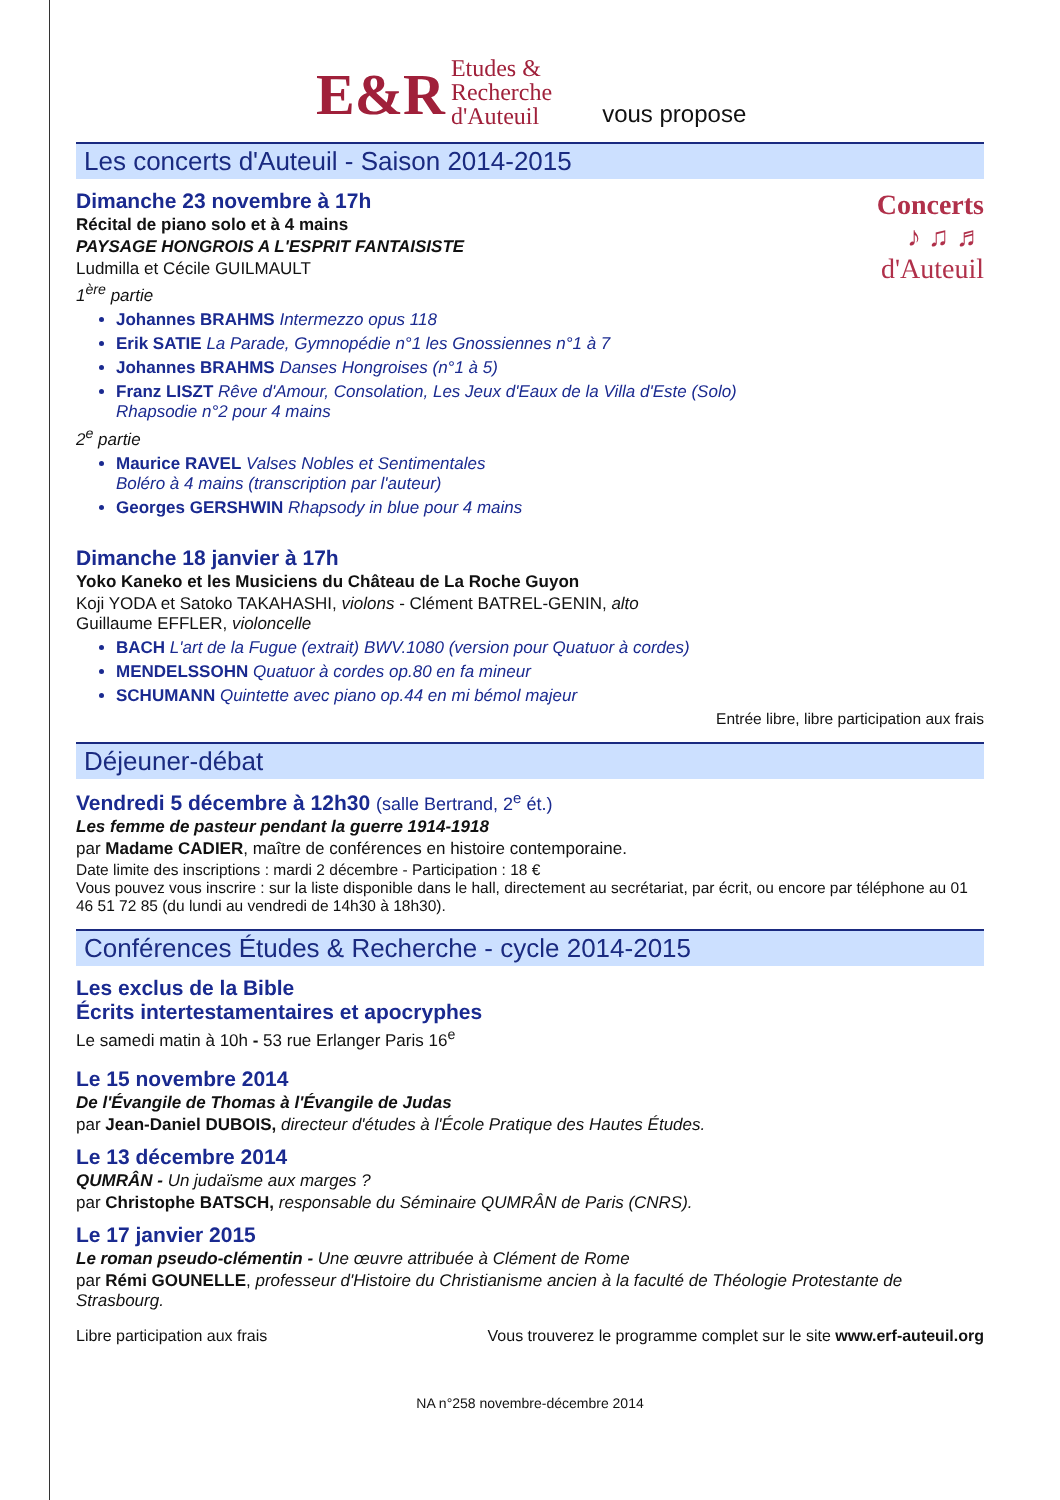E&R Etudes &
Recherche
d'Auteuil vous propose
Les concerts d'Auteuil - Saison 2014-2015
Concerts
♪ ♫ ♬
d'Auteuil
Dimanche 23 novembre à 17h
Récital de piano solo et à 4 mains
PAYSAGE HONGROIS A L'ESPRIT FANTAISISTE
Ludmilla et Cécile GUILMAULT
1<sup>ère</sup> partie
Johannes BRAHMS Intermezzo opus 118
Erik SATIE La Parade, Gymnopédie n°1 les Gnossiennes n°1 à 7
Johannes BRAHMS Danses Hongroises (n°1 à 5)
Franz LISZT Rêve d'Amour, Consolation, Les Jeux d'Eaux de la Villa d'Este (Solo)
Rhapsodie n°2 pour 4 mains
2<sup>e</sup> partie
Maurice RAVEL Valses Nobles et Sentimentales
Boléro à 4 mains (transcription par l'auteur)
Georges GERSHWIN Rhapsody in blue pour 4 mains
Dimanche 18 janvier à 17h
Yoko Kaneko et les Musiciens du Château de La Roche Guyon
Koji YODA et Satoko TAKAHASHI, violons - Clément BATREL-GENIN, alto
Guillaume EFFLER, violoncelle
BACH L'art de la Fugue (extrait) BWV.1080 (version pour Quatuor à cordes)
MENDELSSOHN Quatuor à cordes op.80 en fa mineur
SCHUMANN Quintette avec piano op.44 en mi bémol majeur
Entrée libre, libre participation aux frais
Déjeuner-débat
Vendredi 5 décembre à 12h30 (salle Bertrand, 2<sup>e</sup> ét.)
Les femme de pasteur pendant la guerre 1914-1918
par Madame CADIER, maître de conférences en histoire contemporaine.
Date limite des inscriptions : mardi 2 décembre - Participation : 18 €
Vous pouvez vous inscrire : sur la liste disponible dans le hall, directement au secrétariat, par écrit, ou encore par téléphone au 01 46 51 72 85 (du lundi au vendredi de 14h30 à 18h30).
Conférences Études & Recherche - cycle 2014-2015
Les exclus de la Bible
Écrits intertestamentaires et apocryphes
Le samedi matin à 10h - 53 rue Erlanger Paris 16<sup>e</sup>
Le 15 novembre 2014
De l'Évangile de Thomas à l'Évangile de Judas
par Jean-Daniel DUBOIS, directeur d'études à l'École Pratique des Hautes Études.
Le 13 décembre 2014
QUMRÂN - Un judaïsme aux marges ?
par Christophe BATSCH, responsable du Séminaire QUMRÂN de Paris (CNRS).
Le 17 janvier 2015
Le roman pseudo-clémentin - Une œuvre attribuée à Clément de Rome
par Rémi GOUNELLE, professeur d'Histoire du Christianisme ancien à la faculté de Théologie Protestante de Strasbourg.
Libre participation aux frais Vous trouverez le programme complet sur le site www.erf-auteuil.org
NA n°258 novembre-décembre 2014